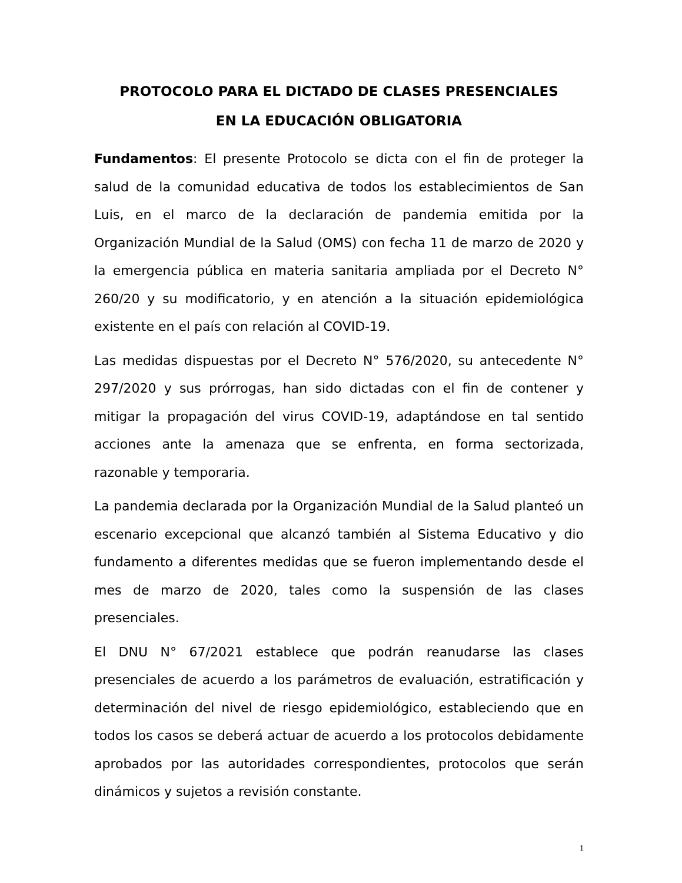PROTOCOLO PARA EL DICTADO DE CLASES PRESENCIALES
EN LA EDUCACIÓN OBLIGATORIA
Fundamentos: El presente Protocolo se dicta con el fin de proteger la salud de la comunidad educativa de todos los establecimientos de San Luis, en el marco de la declaración de pandemia emitida por la Organización Mundial de la Salud (OMS) con fecha 11 de marzo de 2020 y la emergencia pública en materia sanitaria ampliada por el Decreto N° 260/20 y su modificatorio, y en atención a la situación epidemiológica existente en el país con relación al COVID-19.
Las medidas dispuestas por el Decreto N° 576/2020, su antecedente N° 297/2020 y sus prórrogas, han sido dictadas con el fin de contener y mitigar la propagación del virus COVID-19, adaptándose en tal sentido acciones ante la amenaza que se enfrenta, en forma sectorizada, razonable y temporaria.
La pandemia declarada por la Organización Mundial de la Salud planteó un escenario excepcional que alcanzó también al Sistema Educativo y dio fundamento a diferentes medidas que se fueron implementando desde el mes de marzo de 2020, tales como la suspensión de las clases presenciales.
El DNU N° 67/2021 establece que podrán reanudarse las clases presenciales de acuerdo a los parámetros de evaluación, estratificación y determinación del nivel de riesgo epidemiológico, estableciendo que en todos los casos se deberá actuar de acuerdo a los protocolos debidamente aprobados por las autoridades correspondientes, protocolos que serán dinámicos y sujetos a revisión constante.
1